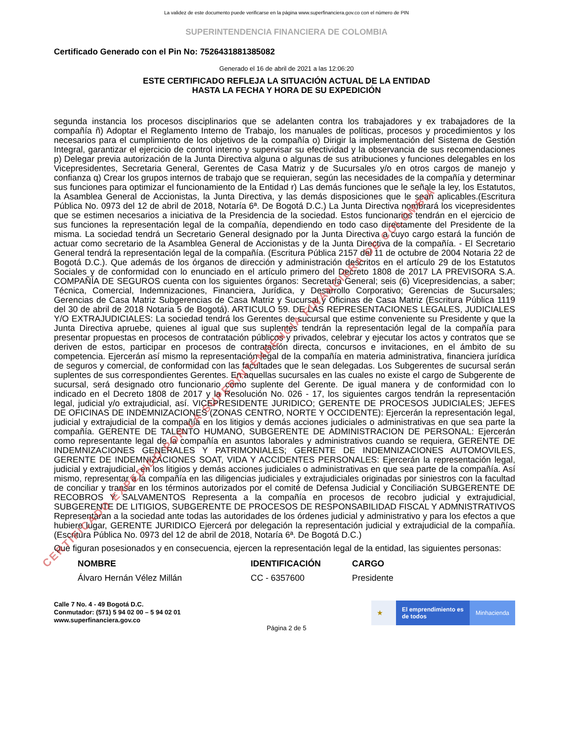La validez de este documento puede verificarse en la página www.superfinanciera.gov.co con el número de PIN
SUPERINTENDENCIA FINANCIERA DE COLOMBIA
Certificado Generado con el Pin No: 7526431881385082
Generado el 16 de abril de 2021 a las 12:06:20
ESTE CERTIFICADO REFLEJA LA SITUACIÓN ACTUAL DE LA ENTIDAD
HASTA LA FECHA Y HORA DE SU EXPEDICIÓN
segunda instancia los procesos disciplinarios que se adelanten contra los trabajadores y ex trabajadores de la compañía ñ) Adoptar el Reglamento Interno de Trabajo, los manuales de políticas, procesos y procedimientos y los necesarios para el cumplimiento de los objetivos de la compañía o) Dirigir la implementación del Sistema de Gestión Integral, garantizar el ejercicio de control interno y supervisar su efectividad y la observancia de sus recomendaciones p) Delegar previa autorización de la Junta Directiva alguna o algunas de sus atribuciones y funciones delegables en los Vicepresidentes, Secretaria General, Gerentes de Casa Matriz y de Sucursales y/o en otros cargos de manejo y confianza q) Crear los grupos internos de trabajo que se requieran, según las necesidades de la compañía y determinar sus funciones para optimizar el funcionamiento de la Entidad r) Las demás funciones que le señale la ley, los Estatutos, la Asamblea General de Accionistas, la Junta Directiva, y las demás disposiciones que le sean aplicables.(Escritura Pública No. 0973 del 12 de abril de 2018, Notaría 6ª. De Bogotá D.C.) La Junta Directiva nombrará los vicepresidentes que se estimen necesarios a iniciativa de la Presidencia de la sociedad. Estos funcionarios tendrán en el ejercicio de sus funciones la representación legal de la compañía, dependiendo en todo caso directamente del Presidente de la misma. La sociedad tendrá un Secretario General designado por la Junta Directiva a cuyo cargo estará la función de actuar como secretario de la Asamblea General de Accionistas y de la Junta Directiva de la compañía. - El Secretario General tendrá la representación legal de la compañía. (Escritura Pública 2157 del 11 de octubre de 2004 Notaria 22 de Bogotá D.C.). Que además de los órganos de dirección y administración descritos en el artículo 29 de los Estatutos Sociales y de conformidad con lo enunciado en el artículo primero del Decreto 1808 de 2017 LA PREVISORA S.A. COMPAÑÍA DE SEGUROS cuenta con los siguientes órganos: Secretaría General; seis (6) Vicepresidencias, a saber; Técnica, Comercial, Indemnizaciones, Financiera, Jurídica, y Desarrollo Corporativo; Gerencias de Sucursales; Gerencias de Casa Matriz Subgerencias de Casa Matriz y Sucursal y Oficinas de Casa Matriz (Escritura Pública 1119 del 30 de abril de 2018 Notaria 5 de Bogotá). ARTICULO 59. DE LAS REPRESENTACIONES LEGALES, JUDICIALES Y/O EXTRAJUDICIALES: La sociedad tendrá los Gerentes de sucursal que estime conveniente su Presidente y que la Junta Directiva apruebe, quienes al igual que sus suplentes tendrán la representación legal de la compañía para presentar propuestas en procesos de contratación públicos y privados, celebrar y ejecutar los actos y contratos que se deriven de estos, participar en procesos de contratación directa, concursos e invitaciones, en el ámbito de su competencia. Ejercerán así mismo la representación legal de la compañía en materia administrativa, financiera jurídica de seguros y comercial, de conformidad con las facultades que le sean delegadas. Los Subgerentes de sucursal serán suplentes de sus correspondientes Gerentes. En aquellas sucursales en las cuales no existe el cargo de Subgerente de sucursal, será designado otro funcionario como suplente del Gerente. De igual manera y de conformidad con lo indicado en el Decreto 1808 de 2017 y la Resolución No. 026 - 17, los siguientes cargos tendrán la representación legal, judicial y/o extrajudicial, así. VICEPRESIDENTE JURIDICO; GERENTE DE PROCESOS JUDICIALES; JEFES DE OFICINAS DE INDEMNIZACIONES (ZONAS CENTRO, NORTE Y OCCIDENTE): Ejercerán la representación legal, judicial y extrajudicial de la compañía en los litigios y demás acciones judiciales o administrativas en que sea parte la compañía. GERENTE DE TALENTO HUMANO, SUBGERENTE DE ADMINISTRACION DE PERSONAL: Ejercerán como representante legal de la compañía en asuntos laborales y administrativos cuando se requiera, GERENTE DE INDEMNIZACIONES GENERALES Y PATRIMONIALES; GERENTE DE INDEMNIZACIONES AUTOMOVILES, GERENTE DE INDEMNIZACIONES SOAT, VIDA Y ACCIDENTES PERSONALES: Ejercerán la representación legal, judicial y extrajudicial, en los litigios y demás acciones judiciales o administrativas en que sea parte de la compañía. Así mismo, representar a la compañía en las diligencias judiciales y extrajudiciales originadas por siniestros con la facultad de conciliar y transar en los términos autorizados por el comité de Defensa Judicial y Conciliación SUBGERENTE DE RECOBROS Y SALVAMENTOS Representa a la compañía en procesos de recobro judicial y extrajudicial, SUBGERENTE DE LITIGIOS, SUBGERENTE DE PROCESOS DE RESPONSABILIDAD FISCAL Y ADMNISTRATIVOS Representaran a la sociedad ante todas las autoridades de los órdenes judicial y administrativo y para los efectos a que hubiere lugar, GERENTE JURIDICO Ejercerá por delegación la representación judicial y extrajudicial de la compañía.(Escritura Pública No. 0973 del 12 de abril de 2018, Notaría 6ª. De Bogotá D.C.)
Que figuran posesionados y en consecuencia, ejercen la representación legal de la entidad, las siguientes personas:
| NOMBRE | IDENTIFICACIÓN | CARGO |
| --- | --- | --- |
| Álvaro Hernán Vélez Millán | CC - 6357600 | Presidente |
Calle 7 No. 4 - 49 Bogotá D.C.
Conmutador: (571) 5 94 02 00 – 5 94 02 01
www.superfinanciera.gov.co
★ El emprendimiento es de todos
Minhacienda
Página 2 de 5
CERTIFICADO EXPEDIDO POR LA SUPERINTENDENCIA FINANCIERA DE COLOMBIA